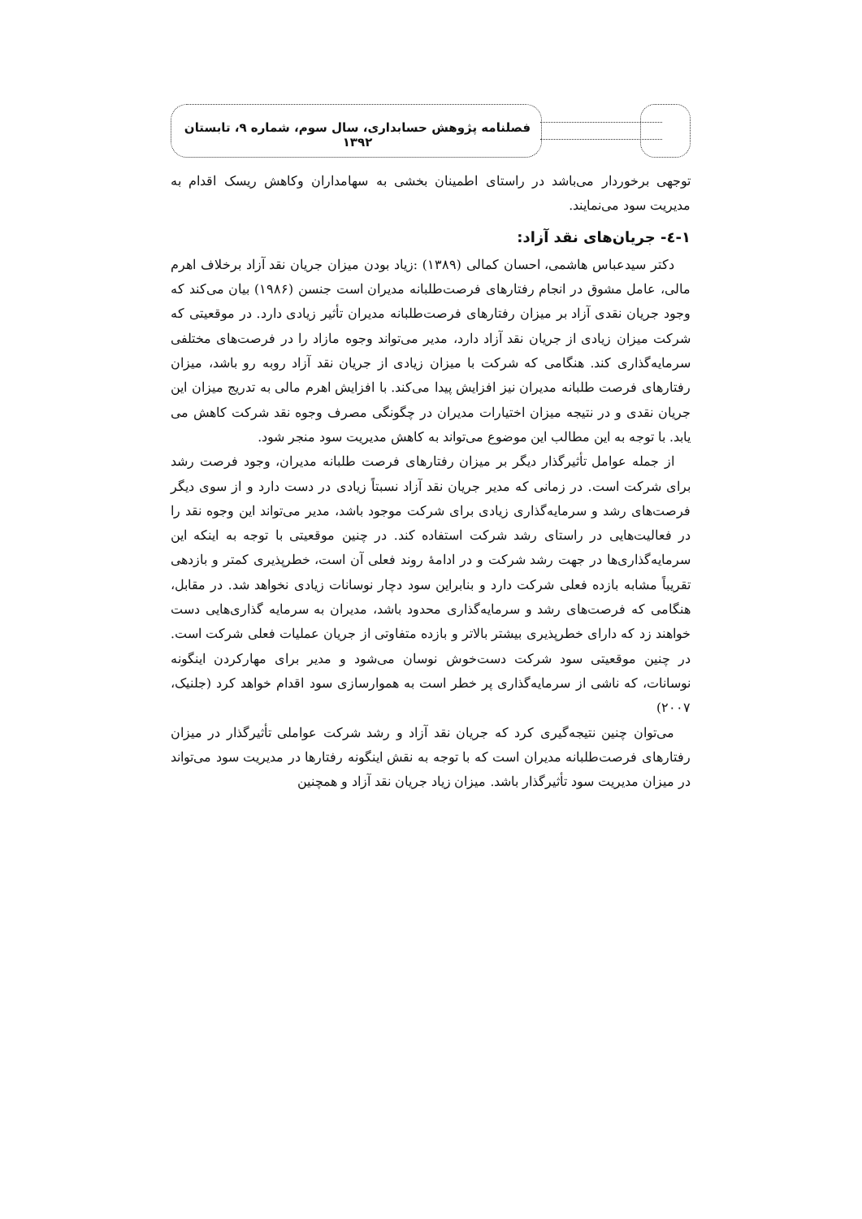فصلنامه پژوهش حسابداری، سال سوم، شماره ۹، تابستان ۱۳۹۲
توجهی برخوردار می‌باشد در راستای اطمینان بخشی به سهامداران وکاهش ریسک اقدام به مدیریت سود می‌نمایند.
۱-٤- جریان‌های نقد آزاد:
دکتر سیدعباس هاشمی، احسان کمالی (۱۳۸۹) :زیاد بودن میزان جریان نقد آزاد برخلاف اهرم مالی، عامل مشوق در انجام رفتارهای فرصت‌طلبانه مدیران است جنسن (۱۹۸۶) بیان می‌کند که وجود جریان نقدی آزاد بر میزان رفتارهای فرصت‌طلبانه مدیران تأثیر زیادی دارد. در موقعیتی که شرکت میزان زیادی از جریان نقد آزاد دارد، مدیر می‌تواند وجوه مازاد را در فرصت‌های مختلفی سرمایه‌گذاری کند. هنگامی که شرکت با میزان زیادی از جریان نقد آزاد روبه رو باشد، میزان رفتارهای فرصت طلبانه مدیران نیز افزایش پیدا می‌کند. با افزایش اهرم مالی به تدریج میزان این جریان نقدی و در نتیجه میزان اختیارات مدیران در چگونگی مصرف وجوه نقد شرکت کاهش می یابد. با توجه به این مطالب این موضوع می‌تواند به کاهش مدیریت سود منجر شود.
از جمله عوامل تأثیرگذار دیگر بر میزان رفتارهای فرصت طلبانه مدیران، وجود فرصت رشد برای شرکت است. در زمانی که مدیر جریان نقد آزاد نسبتاً زیادی در دست دارد و از سوی دیگر فرصت‌های رشد و سرمایه‌گذاری زیادی برای شرکت موجود باشد، مدیر می‌تواند این وجوه نقد را در فعالیت‌هایی در راستای رشد شرکت استفاده کند. در چنین موقعیتی با توجه به اینکه این سرمایه‌گذاری‌ها در جهت رشد شرکت و در ادامهٔ روند فعلی آن است، خطرپذیری کمتر و بازدهی تقریباً مشابه بازده فعلی شرکت دارد و بنابراین سود دچار نوسانات زیادی نخواهد شد. در مقابل، هنگامی که فرصت‌های رشد و سرمایه‌گذاری محدود باشد، مدیران به سرمایه گذاری‌هایی دست خواهند زد که دارای خطرپذیری بیشتر بالاتر و بازده متفاوتی از جریان عملیات فعلی شرکت است. در چنین موقعیتی سود شرکت دست‌خوش نوسان می‌شود و مدیر برای مهارکردن اینگونه نوسانات، که ناشی از سرمایه‌گذاری پر خطر است به هموارسازی سود اقدام خواهد کرد (جلنیک، ۲۰۰۷)
می‌توان چنین نتیجه‌گیری کرد که جریان نقد آزاد و رشد شرکت عواملی تأثیرگذار در میزان رفتارهای فرصت‌طلبانه مدیران است که با توجه به نقش اینگونه رفتارها در مدیریت سود می‌تواند در میزان مدیریت سود تأثیرگذار باشد. میزان زیاد جریان نقد آزاد و همچنین